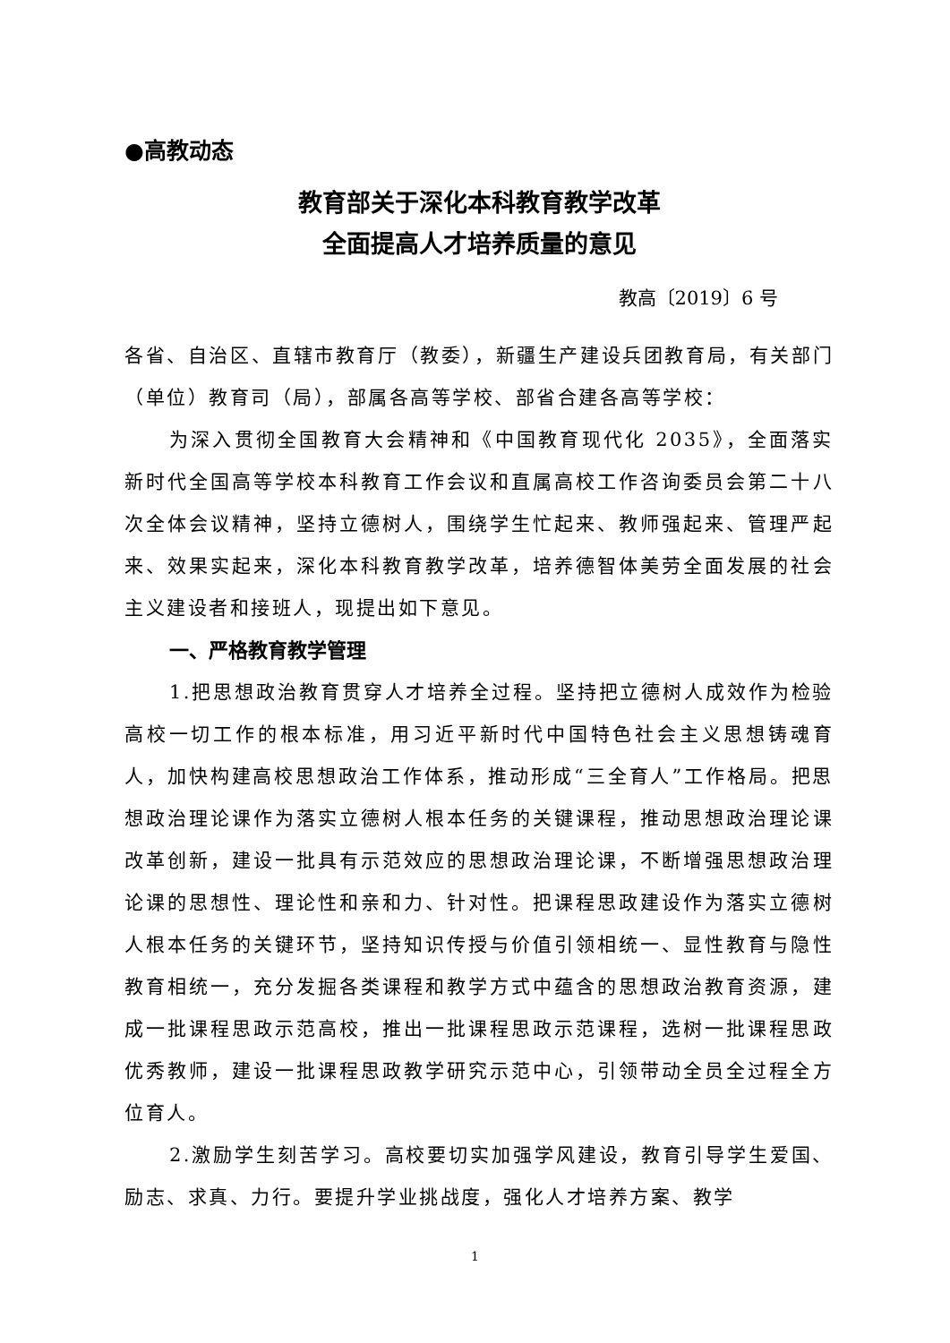●高教动态
教育部关于深化本科教育教学改革
全面提高人才培养质量的意见
教高〔2019〕6 号
各省、自治区、直辖市教育厅（教委），新疆生产建设兵团教育局，有关部门（单位）教育司（局），部属各高等学校、部省合建各高等学校：
为深入贯彻全国教育大会精神和《中国教育现代化 2035》，全面落实新时代全国高等学校本科教育工作会议和直属高校工作咨询委员会第二十八次全体会议精神，坚持立德树人，围绕学生忙起来、教师强起来、管理严起来、效果实起来，深化本科教育教学改革，培养德智体美劳全面发展的社会主义建设者和接班人，现提出如下意见。
一、严格教育教学管理
1.把思想政治教育贯穿人才培养全过程。坚持把立德树人成效作为检验高校一切工作的根本标准，用习近平新时代中国特色社会主义思想铸魂育人，加快构建高校思想政治工作体系，推动形成“三全育人”工作格局。把思想政治理论课作为落实立德树人根本任务的关键课程，推动思想政治理论课改革创新，建设一批具有示范效应的思想政治理论课，不断增强思想政治理论课的思想性、理论性和亲和力、针对性。把课程思政建设作为落实立德树人根本任务的关键环节，坚持知识传授与价值引领相统一、显性教育与隐性教育相统一，充分发掘各类课程和教学方式中蕴含的思想政治教育资源，建成一批课程思政示范高校，推出一批课程思政示范课程，选树一批课程思政优秀教师，建设一批课程思政教学研究示范中心，引领带动全员全过程全方位育人。
2.激励学生刻苦学习。高校要切实加强学风建设，教育引导学生爱国、励志、求真、力行。要提升学业挑战度，强化人才培养方案、教学
1